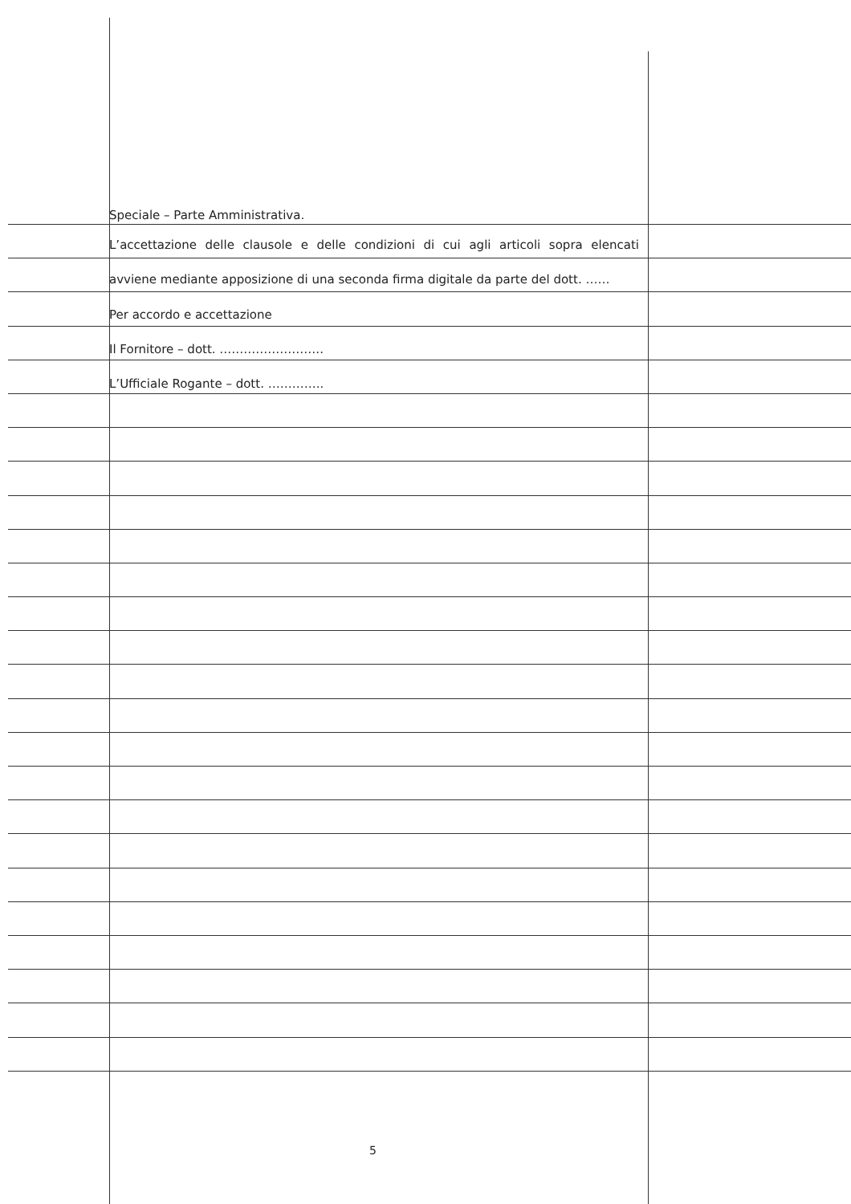Speciale – Parte Amministrativa.
L’accettazione delle clausole e delle condizioni di cui agli articoli sopra elencati
avviene mediante apposizione di una seconda firma digitale da parte del dott. ……
Per accordo e accettazione
Il Fornitore – dott. ……………………..
L’Ufficiale Rogante – dott. …………..
5